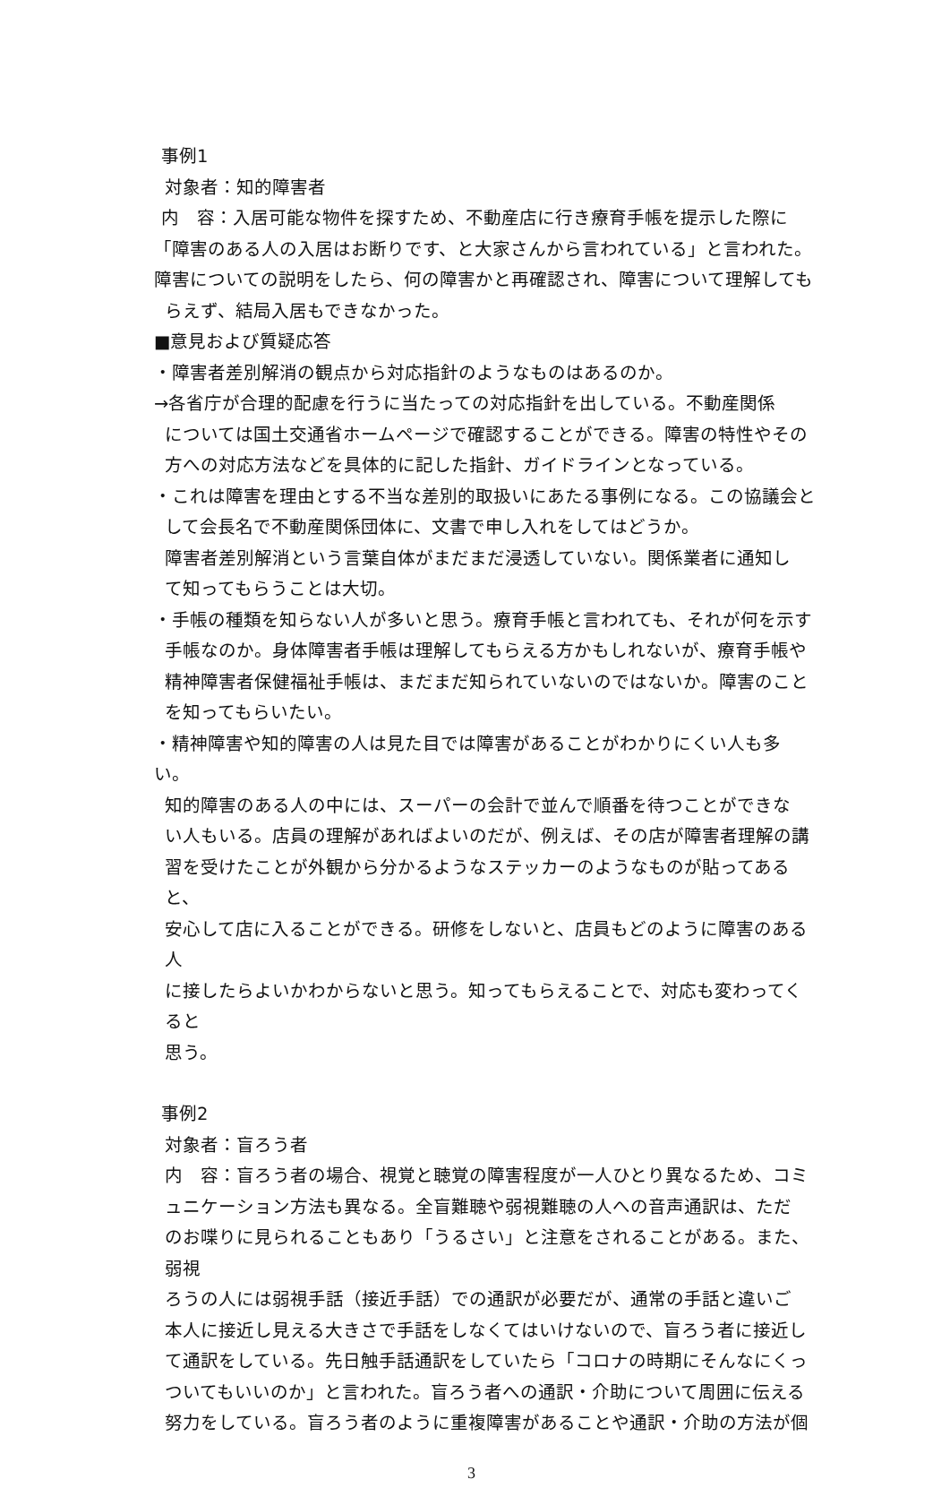事例1
対象者：知的障害者
内　容：入居可能な物件を探すため、不動産店に行き療育手帳を提示した際に
「障害のある人の入居はお断りです、と大家さんから言われている」と言われた。
障害についての説明をしたら、何の障害かと再確認され、障害について理解しても
らえず、結局入居もできなかった。
■意見および質疑応答
・障害者差別解消の観点から対応指針のようなものはあるのか。
→各省庁が合理的配慮を行うに当たっての対応指針を出している。不動産関係
については国土交通省ホームページで確認することができる。障害の特性やその
方への対応方法などを具体的に記した指針、ガイドラインとなっている。
・これは障害を理由とする不当な差別的取扱いにあたる事例になる。この協議会と
して会長名で不動産関係団体に、文書で申し入れをしてはどうか。
障害者差別解消という言葉自体がまだまだ浸透していない。関係業者に通知し
て知ってもらうことは大切。
・手帳の種類を知らない人が多いと思う。療育手帳と言われても、それが何を示す
手帳なのか。身体障害者手帳は理解してもらえる方かもしれないが、療育手帳や
精神障害者保健福祉手帳は、まだまだ知られていないのではないか。障害のこと
を知ってもらいたい。
・精神障害や知的障害の人は見た目では障害があることがわかりにくい人も多い。
知的障害のある人の中には、スーパーの会計で並んで順番を待つことができな
い人もいる。店員の理解があればよいのだが、例えば、その店が障害者理解の講
習を受けたことが外観から分かるようなステッカーのようなものが貼ってあると、
安心して店に入ることができる。研修をしないと、店員もどのように障害のある人
に接したらよいかわからないと思う。知ってもらえることで、対応も変わってくると
思う。
事例2
対象者：盲ろう者
内　容：盲ろう者の場合、視覚と聴覚の障害程度が一人ひとり異なるため、コミ
ュニケーション方法も異なる。全盲難聴や弱視難聴の人への音声通訳は、ただ
のお喋りに見られることもあり「うるさい」と注意をされることがある。また、弱視
ろうの人には弱視手話（接近手話）での通訳が必要だが、通常の手話と違いご
本人に接近し見える大きさで手話をしなくてはいけないので、盲ろう者に接近し
て通訳をしている。先日触手話通訳をしていたら「コロナの時期にそんなにくっ
ついてもいいのか」と言われた。盲ろう者への通訳・介助について周囲に伝える
努力をしている。盲ろう者のように重複障害があることや通訳・介助の方法が個
3